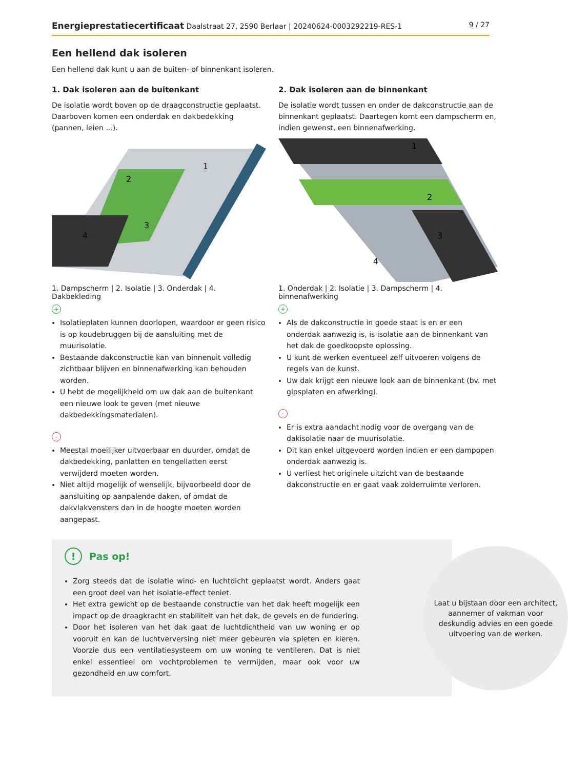Energieprestatiecertificaat Daalstraat 27, 2590 Berlaar | 20240624-0003292219-RES-1 9 / 27
Een hellend dak isoleren
Een hellend dak kunt u aan de buiten- of binnenkant isoleren.
1. Dak isoleren aan de buitenkant
De isolatie wordt boven op de draagconstructie geplaatst. Daarboven komen een onderdak en dakbedekking (pannen, leien ...).
1
2
3
4
1. Dampscherm | 2. Isolatie | 3. Onderdak | 4. Dakbekleding
+
Isolatieplaten kunnen doorlopen, waardoor er geen risico is op koudebruggen bij de aansluiting met de muurisolatie.
Bestaande dakconstructie kan van binnenuit volledig zichtbaar blijven en binnenafwerking kan behouden worden.
U hebt de mogelijkheid om uw dak aan de buitenkant een nieuwe look te geven (met nieuwe dakbedekkingsmaterialen).
-
Meestal moeilijker uitvoerbaar en duurder, omdat de dakbedekking, panlatten en tengellatten eerst verwijderd moeten worden.
Niet altijd mogelijk of wenselijk, bijvoorbeeld door de aansluiting op aanpalende daken, of omdat de dakvlakvensters dan in de hoogte moeten worden aangepast.
2. Dak isoleren aan de binnenkant
De isolatie wordt tussen en onder de dakconstructie aan de binnenkant geplaatst. Daartegen komt een dampscherm en, indien gewenst, een binnenafwerking.
1
2
3
4
1. Onderdak | 2. Isolatie | 3. Dampscherm | 4. binnenafwerking
+
Als de dakconstructie in goede staat is en er een onderdak aanwezig is, is isolatie aan de binnenkant van het dak de goedkoopste oplossing.
U kunt de werken eventueel zelf uitvoeren volgens de regels van de kunst.
Uw dak krijgt een nieuwe look aan de binnenkant (bv. met gipsplaten en afwerking).
-
Er is extra aandacht nodig voor de overgang van de dakisolatie naar de muurisolatie.
Dit kan enkel uitgevoerd worden indien er een dampopen onderdak aanwezig is.
U verliest het originele uitzicht van de bestaande dakconstructie en er gaat vaak zolderruimte verloren.
! Pas op!
Zorg steeds dat de isolatie wind- en luchtdicht geplaatst wordt. Anders gaat een groot deel van het isolatie-effect teniet.
Het extra gewicht op de bestaande constructie van het dak heeft mogelijk een impact op de draagkracht en stabiliteit van het dak, de gevels en de fundering.
Door het isoleren van het dak gaat de luchtdichtheid van uw woning er op vooruit en kan de luchtverversing niet meer gebeuren via spleten en kieren. Voorzie dus een ventilatiesysteem om uw woning te ventileren. Dat is niet enkel essentieel om vochtproblemen te vermijden, maar ook voor uw gezondheid en uw comfort.
Laat u bijstaan door een architect, aannemer of vakman voor deskundig advies en een goede uitvoering van de werken.